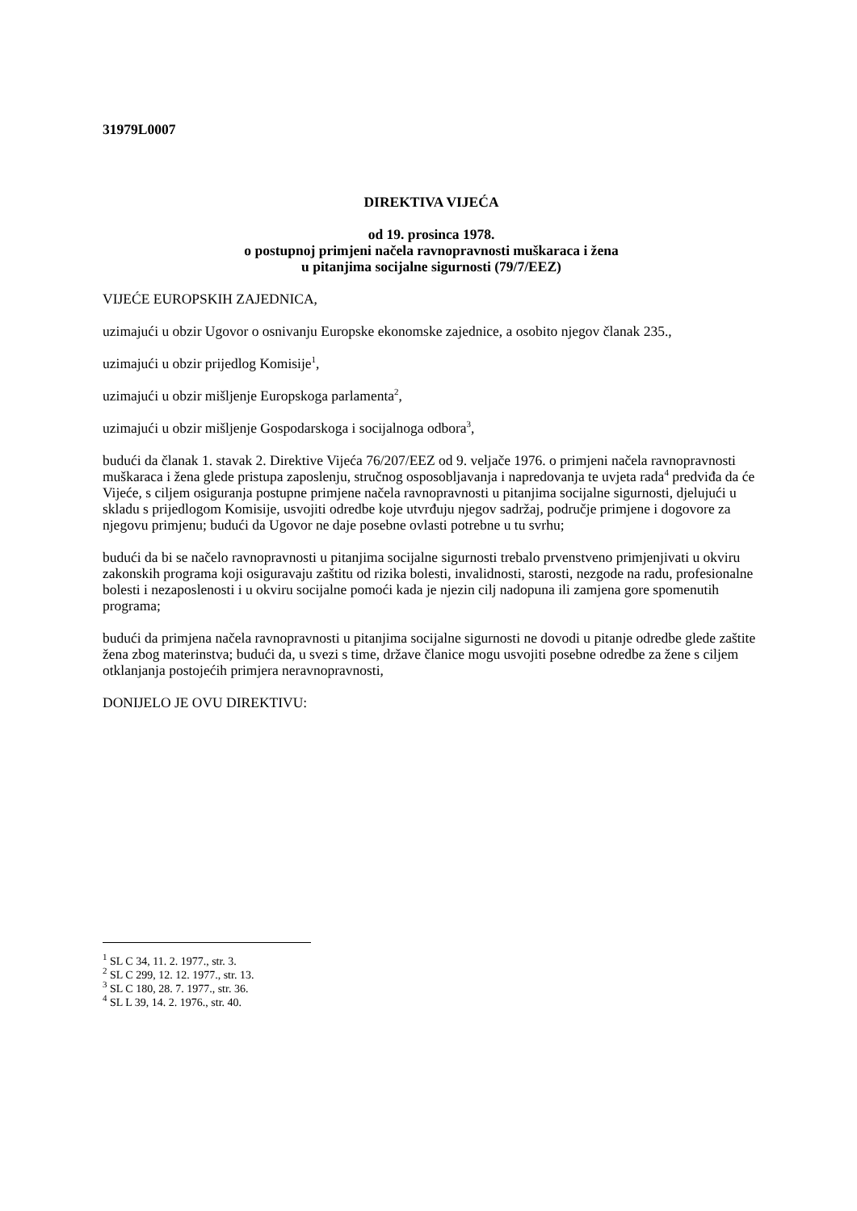31979L0007
DIREKTIVA VIJEĆA
od 19. prosinca 1978.
o postupnoj primjeni načela ravnopravnosti muškaraca i žena
u pitanjima socijalne sigurnosti (79/7/EEZ)
VIJEĆE EUROPSKIH ZAJEDNICA,
uzimajući u obzir Ugovor o osnivanju Europske ekonomske zajednice, a osobito njegov članak 235.,
uzimajući u obzir prijedlog Komisije<sup>1</sup>,
uzimajući u obzir mišljenje Europskoga parlamenta<sup>2</sup>,
uzimajući u obzir mišljenje Gospodarskoga i socijalnoga odbora<sup>3</sup>,
budući da članak 1. stavak 2. Direktive Vijeća 76/207/EEZ od 9. veljače 1976. o primjeni načela ravnopravnosti muškaraca i žena glede pristupa zaposlenju, stručnog osposobljavanja i napredovanja te uvjeta rada<sup>4</sup> predviđa da će Vijeće, s ciljem osiguranja postupne primjene načela ravnopravnosti u pitanjima socijalne sigurnosti, djelujući u skladu s prijedlogom Komisije, usvojiti odredbe koje utvrđuju njegov sadržaj, područje primjene i dogovore za njegovu primjenu; budući da Ugovor ne daje posebne ovlasti potrebne u tu svrhu;
budući da bi se načelo ravnopravnosti u pitanjima socijalne sigurnosti trebalo prvenstveno primjenjivati u okviru zakonskih programa koji osiguravaju zaštitu od rizika bolesti, invalidnosti, starosti, nezgode na radu, profesionalne bolesti i nezaposlenosti i u okviru socijalne pomoći kada je njezin cilj nadopuna ili zamjena gore spomenutih programa;
budući da primjena načela ravnopravnosti u pitanjima socijalne sigurnosti ne dovodi u pitanje odredbe glede zaštite žena zbog materinstva; budući da, u svezi s time, države članice mogu usvojiti posebne odredbe za žene s ciljem otklanjanja postojećih primjera neravnopravnosti,
DONIJELO JE OVU DIREKTIVU:
<sup>1</sup> SL C 34, 11. 2. 1977., str. 3.
<sup>2</sup> SL C 299, 12. 12. 1977., str. 13.
<sup>3</sup> SL C 180, 28. 7. 1977., str. 36.
<sup>4</sup> SL L 39, 14. 2. 1976., str. 40.